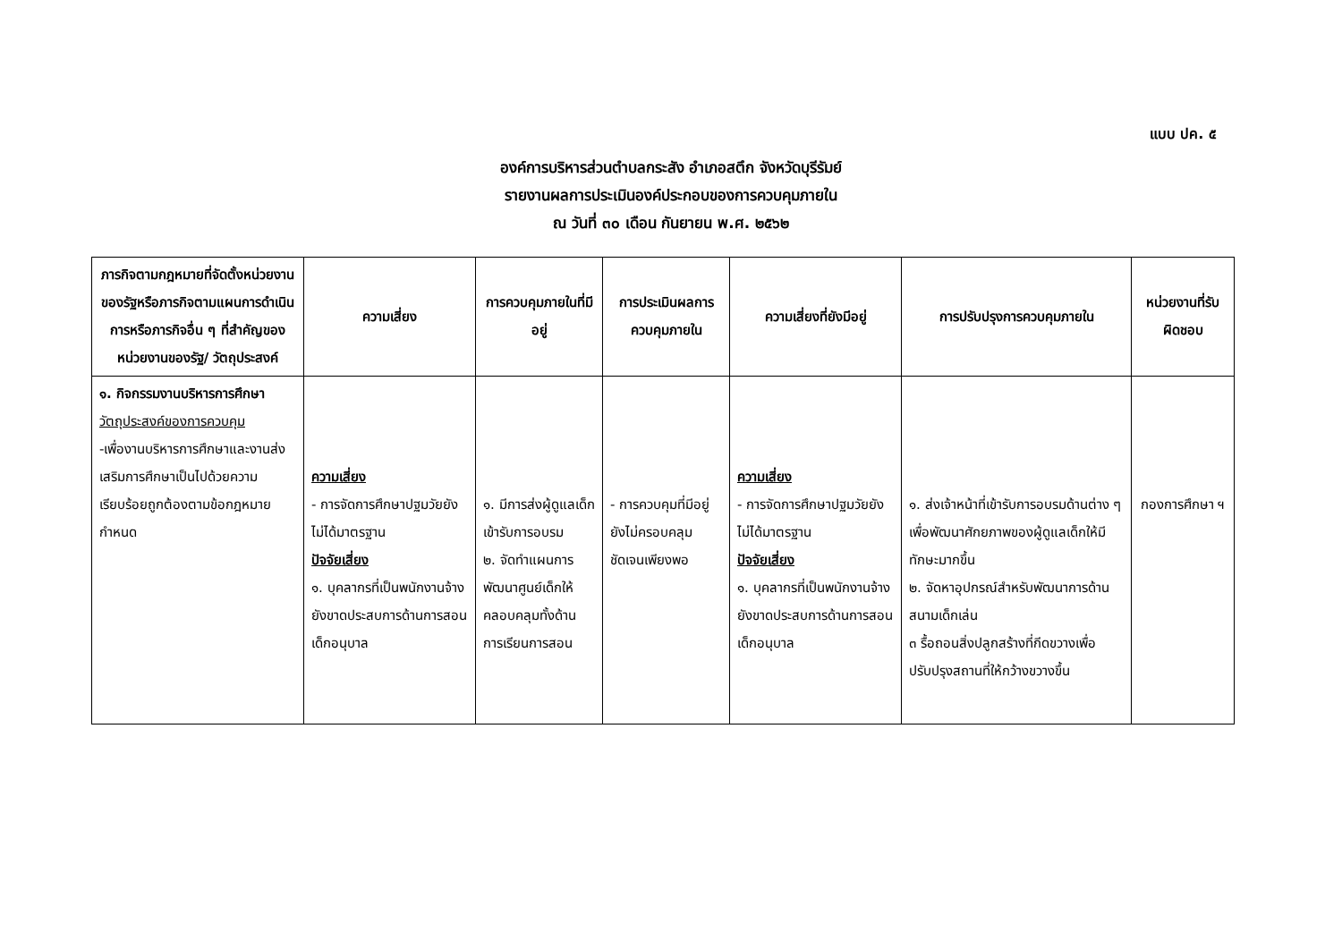แบบ ปค. ๕
องค์การบริหารส่วนตำบลกระสัง อำเภอสตึก จังหวัดบุรีรัมย์
รายงานผลการประเมินองค์ประกอบของการควบคุมภายใน
ณ วันที่ ๓๐ เดือน กันยายน พ.ศ. ๒๕๖๒
| ภารกิจตามกฎหมายที่จัดตั้งหน่วยงานของรัฐหรือภารกิจตามแผนการดำเนินการหรือภารกิจอื่น ๆ ที่สำคัญของหน่วยงานของรัฐ/ วัตถุประสงค์ | ความเสี่ยง | การควบคุมภายในที่มีอยู่ | การประเมินผลการควบคุมภายใน | ความเสี่ยงที่ยังมีอยู่ | การปรับปรุงการควบคุมภายใน | หน่วยงานที่รับผิดชอบ |
| --- | --- | --- | --- | --- | --- | --- |
| ๑. กิจกรรมงานบริหารการศึกษา วัตถุประสงค์ของการควบคุม -เพื่องานบริหารการศึกษาและงานส่งเสริมการศึกษาเป็นไปด้วยความเรียบร้อยถูกต้องตามข้อกฎหมายกำหนด | ความเสี่ยง - การจัดการศึกษาปฐมวัยยังไม่ได้มาตรฐาน ปัจจัยเสี่ยง ๑. บุคลากรที่เป็นพนักงานจ้างยังขาดประสบการด้านการสอนเด็กอนุบาล | ๑. มีการส่งผู้ดูแลเด็กเข้ารับการอบรม ๒. จัดทำแผนการพัฒนาศูนย์เด็กให้คลอบคลุมทั้งด้านการเรียนการสอน | - การควบคุมที่มีอยู่ยังไม่ครอบคลุมชัดเจนเพียงพอ | ความเสี่ยง - การจัดการศึกษาปฐมวัยยังไม่ได้มาตรฐาน ปัจจัยเสี่ยง ๑. บุคลากรที่เป็นพนักงานจ้างยังขาดประสบการด้านการสอนเด็กอนุบาล | ๑. ส่งเจ้าหน้าที่เข้ารับการอบรมด้านต่าง ๆ เพื่อพัฒนาศักยภาพของผู้ดูแลเด็กให้มีทักษะมากขึ้น ๒. จัดหาอุปกรณ์สำหรับพัฒนาการด้านสนามเด็กเล่น ๓ รื้อถอนสิ่งปลูกสร้างที่กีดขวางเพื่อปรับปรุงสถานที่ให้กว้างขวางขึ้น | กองการศึกษา ฯ |